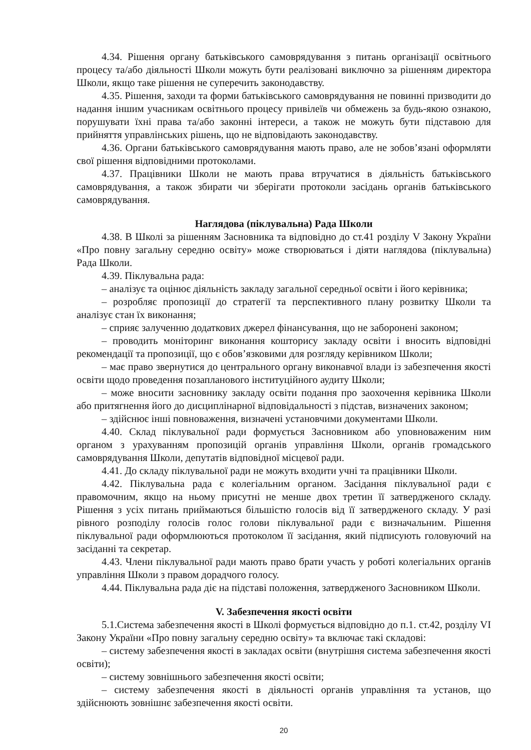4.34. Рішення органу батьківського самоврядування з питань організації освітнього процесу та/або діяльності Школи можуть бути реалізовані виключно за рішенням директора Школи, якщо таке рішення не суперечить законодавству.
4.35. Рішення, заходи та форми батьківського самоврядування не повинні призводити до надання іншим учасникам освітнього процесу привілеїв чи обмежень за будь-якою ознакою, порушувати їхні права та/або законні інтереси, а також не можуть бути підставою для прийняття управлінських рішень, що не відповідають законодавству.
4.36. Органи батьківського самоврядування мають право, але не зобов’язані оформляти свої рішення відповідними протоколами.
4.37. Працівники Школи не мають права втручатися в діяльність батьківського самоврядування, а також збирати чи зберігати протоколи засідань органів батьківського самоврядування.
Наглядова (піклувальна) Рада Школи
4.38. В Школі за рішенням Засновника та відповідно до ст.41 розділу V Закону України «Про повну загальну середню освіту» може створюваться і діяти наглядова (піклувальна) Рада Школи.
4.39. Піклувальна рада:
– аналізує та оцінює діяльність закладу загальної середньої освіти і його керівника;
– розробляє пропозиції до стратегії та перспективного плану розвитку Школи та аналізує стан їх виконання;
– сприяє залученню додаткових джерел фінансування, що не заборонені законом;
– проводить моніторинг виконання кошторису закладу освіти і вносить відповідні рекомендації та пропозиції, що є обов’язковими для розгляду керівником Школи;
– має право звернутися до центрального органу виконавчої влади із забезпечення якості освіти щодо проведення позапланового інституційного аудиту Школи;
– може вносити засновнику закладу освіти подання про заохочення керівника Школи або притягнення його до дисциплінарної відповідальності з підстав, визначених законом;
– здійснює інші повноваження, визначені установчими документами Школи.
4.40. Склад піклувальної ради формується Засновником або уповноваженим ним органом з урахуванням пропозицій органів управління Школи, органів громадського самоврядування Школи, депутатів відповідної місцевої ради.
4.41. До складу піклувальної ради не можуть входити учні та працівники Школи.
4.42. Піклувальна рада є колегіальним органом. Засідання піклувальної ради є правомочним, якщо на ньому присутні не менше двох третин її затвердженого складу. Рішення з усіх питань приймаються більшістю голосів від її затвердженого складу. У разі рівного розподілу голосів голос голови піклувальної ради є визначальним. Рішення піклувальної ради оформлюються протоколом її засідання, який підписують головуючий на засіданні та секретар.
4.43. Члени піклувальної ради мають право брати участь у роботі колегіальних органів управління Школи з правом дорадчого голосу.
4.44. Піклувальна рада діє на підставі положення, затвердженого Засновником Школи.
V. Забезпечення якості освіти
5.1.Система забезпечення якості в Школі формується відповідно до п.1. ст.42, розділу VI Закону України «Про повну загальну середню освіту» та включає такі складові:
– систему забезпечення якості в закладах освіти (внутрішня система забезпечення якості освіти);
– систему зовнішнього забезпечення якості освіти;
– систему забезпечення якості в діяльності органів управління та установ, що здійснюють зовнішнє забезпечення якості освіти.
20